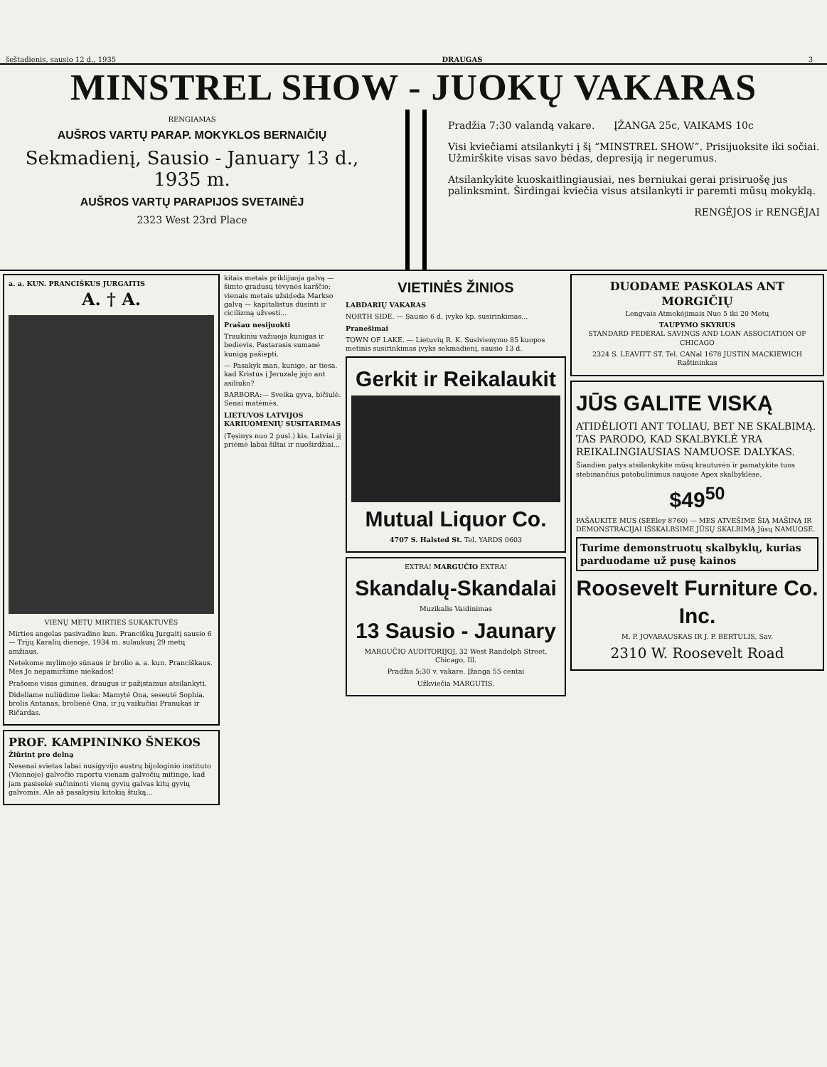šeštadienis, sausio 12 d., 1935 DRAUGAS 3
MINSTREL SHOW - JUOKŲ VAKARAS
RENGIAMAS
AUŠROS VARTŲ PARAP. MOKYKLOS BERNAIČIŲ
Sekmadienį, Sausio - January 13 d., 1935 m.
AUŠROS VARTŲ PARAPIJOS SVETAINĖJ
2323 West 23rd Place
Pradžia 7:30 valandą vakare. ĮŽANGA 25c, VAIKAMS 10c
Visi kviečiami atsilankyti į šį “MINSTREL SHOW”. Prisijuoksite iki sočiai. Užmirškite visas savo bėdas, depresiją ir negerumus.
Atsilankykite kuoskaitlingiausiai, nes berniukai gerai prisiruošę jus palinksmint. Širdingai kviečia visus atsilankyti ir paremti mūsų mokyklą.
RENGĖJOS ir RENGĖJAI
a. a. KUN. PRANCIŠKUS JURGAITIS
A. † A.
VIENŲ METŲ MIRTIES SUKAKTUVĖS
Mirties angelas pasivadino kun. Pranciškų Jurgaitį sausio 6 — Trijų Karalių dienoje, 1934 m. sulaukusį 29 metų amžiaus.
Netekome mylimojo sūnaus ir brolio a. a. kun. Pranciškaus. Mes Jo nepamiršime niekados!
Prašome visas gimines, draugus ir pažįstamus atsilankyti.
Dideliame nuliūdime lieka: Mamytė Ona, seseutė Sophia, brolis Antanas, brolienė Ona, ir jų vaikučiai Pranukas ir Ričardas.
PROF. KAMPININKO ŠNEKOS
Žiūrint pro delną
Nesenai svietas labai nusigyvijo austrų bijologinio instituto (Viennoje) galvočio raportu vienam galvočių mitinge, kad jam pasisekė sučininoti vienų gyvių galvas kitų gyvių galvomis. Ale aš pasakysiu kitokią štuką...
kitais metais priklijuoja galvą — šimto gradusų tėvynės karščio; vienais metais užsideda Markso galvą — kapitalistus dūsinti ir cicilizmą užvesti...
Prašau nesijuokti
Traukiniu važiuoja kunigas ir bedievis. Pastarasis sumanė kunigą pašiepti.
— Pasakyk man, kunige, ar tiesa, kad Kristus į Jeruzalę jojo ant asiliuko?
BARBORA:— Sveika gyva, bičiulė. Senai matėmės.
LIETUVOS LATVIJOS KARIUOMENIŲ SUSITARIMAS
(Tęsinys nuo 2 pusl.) kis. Latviai jį priėmė labai šiltai ir nuoširdžiai...
VIETINĖS ŽINIOS
LABDARIŲ VAKARAS
NORTH SIDE. — Sausio 6 d. įvyko kp. susirinkimas...
Pranešimai
TOWN OF LAKE. — Lietuvių R. K. Susivienymo 85 kuopos metinis susirinkimas įvyks sekmadienį, sausio 13 d.
Gerkit ir Reikalaukit
Mutual Liquor Co.
4707 S. Halsted St. Tel. YARDS 0603
EXTRA! MARGUČIO EXTRA!
Skandalų-Skandalai
Muzikalis Vaidinimas
13 Sausio - Jaunary
MARGUČIO AUDITORIJOJ, 32 West Randolph Street, Chicago, Ill.
Pradžia 5:30 v. vakare. Įžanga 55 centai
Užkviečia MARGUTIS.
DUODAME PASKOLAS ANT MORGIČIŲ
Lengvais Atmokėjimais Nuo 5 iki 20 Metų
TAUPYMO SKYRIUS
STANDARD FEDERAL SAVINGS AND LOAN ASSOCIATION OF CHICAGO
2324 S. LEAVITT ST. Tel. CANal 1678 JUSTIN MACKIEWICH Raštininkas
JŪS GALITE VISKĄ
ATIDĖLIOTI ANT TOLIAU, BET NE SKALBIMĄ. TAS PARODO, KAD SKALBYKLĖ YRA REIKALINGIAUSIAS NAMUOSE DALYKAS.
Šiandien patys atsilankykite mūsų krautuvėn ir pamatykite tuos stebinančius patobulinimus naujose Apex skalbyklėse.
$49<sup>50</sup>
PAŠAUKITE MUS (SEEley 8760) — MES ATVEŠIME ŠIĄ MAŠINĄ IR DEMONSTRACIJAI IŠSKALBSIME JŪSŲ SKALBIMĄ Jūsų NAMUOSE.
Turime demonstruotų skalbyklų, kurias parduodame už pusę kainos
Roosevelt Furniture Co. Inc.
M. P. JOVARAUSKAS IR J. P. BERTULIS, Sav.
2310 W. Roosevelt Road